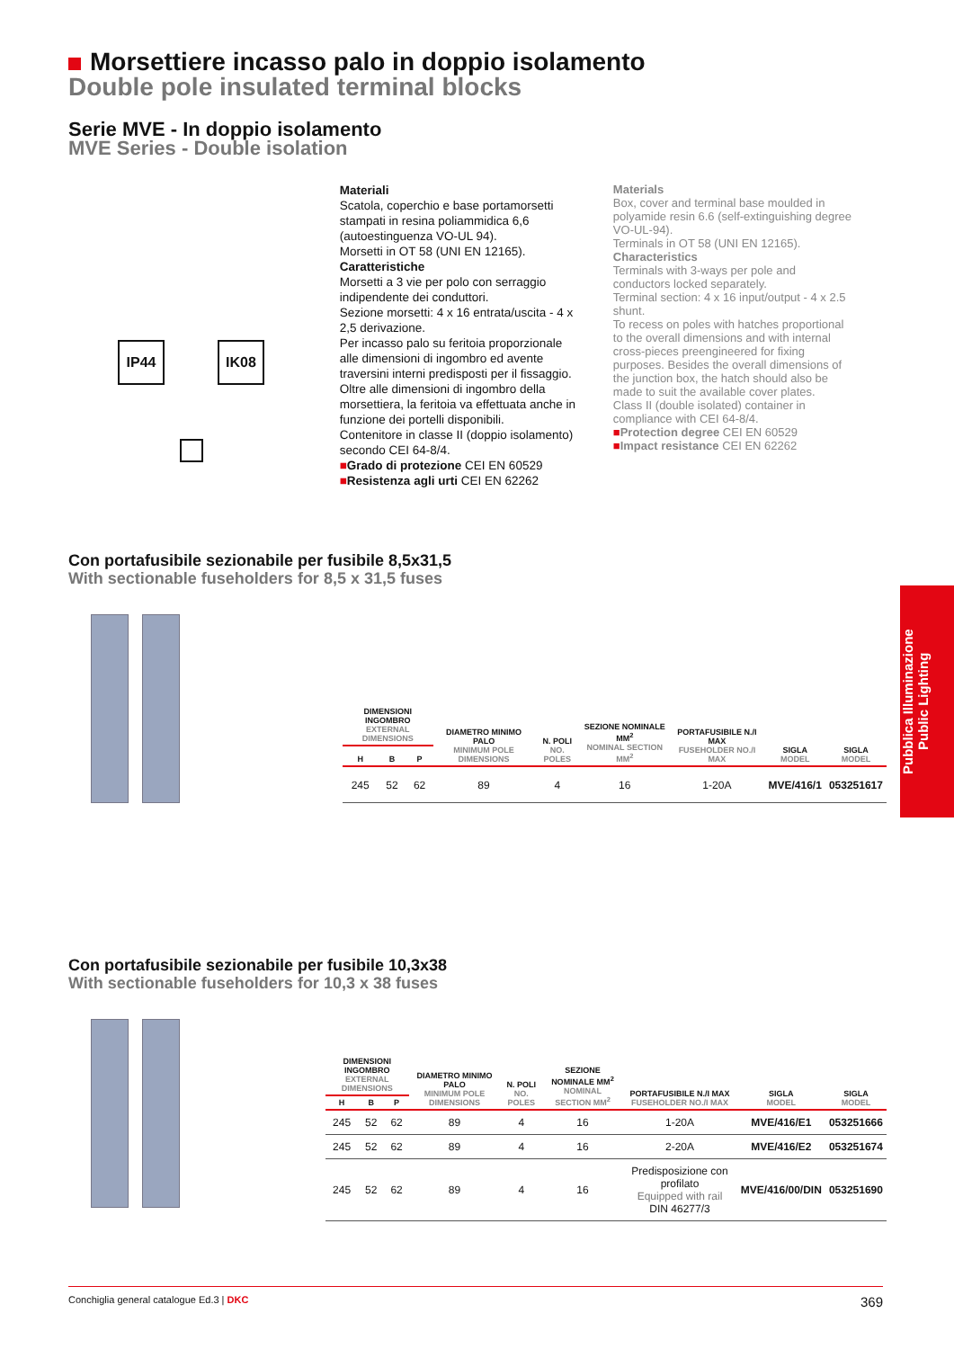Morsettiere incasso palo in doppio isolamento
Double pole insulated terminal blocks
Serie MVE - In doppio isolamento
MVE Series - Double isolation
IP44 IK08
Materiali
Scatola, coperchio e base portamorsetti stampati in resina poliammidica 6,6 (autoestinguenza VO-UL 94).
Morsetti in OT 58 (UNI EN 12165).
Caratteristiche
Morsetti a 3 vie per polo con serraggio indipendente dei conduttori.
Sezione morsetti: 4 x 16 entrata/uscita - 4 x 2,5 derivazione.
Per incasso palo su feritoia proporzionale alle dimensioni di ingombro ed avente traversini interni predisposti per il fissaggio. Oltre alle dimensioni di ingombro della morsettiera, la feritoia va effettuata anche in funzione dei portelli disponibili.
Contenitore in classe II (doppio isolamento) secondo CEI 64-8/4.
■Grado di protezione CEI EN 60529
■Resistenza agli urti CEI EN 62262
Materials
Box, cover and terminal base moulded in polyamide resin 6.6 (self-extinguishing degree VO-UL-94).
Terminals in OT 58 (UNI EN 12165).
Characteristics
Terminals with 3-ways per pole and conductors locked separately.
Terminal section: 4 x 16 input/output - 4 x 2.5 shunt.
To recess on poles with hatches proportional to the overall dimensions and with internal cross-pieces preengineered for fixing purposes. Besides the overall dimensions of the junction box, the hatch should also be made to suit the available cover plates.
Class II (double isolated) container in compliance with CEI 64-8/4.
■Protection degree CEI EN 60529
■Impact resistance CEI EN 62262
Con portafusibile sezionabile per fusibile 8,5x31,5
With sectionable fuseholders for 8,5 x 31,5 fuses
| DIMENSIONI INGOMBRO EXTERNAL DIMENSIONS | | | DIAMETRO MINIMO PALO MINIMUM POLE DIMENSIONS | N. POLI NO. POLES | SEZIONE NOMINALE MM<sup>2</sup> NOMINAL SECTION MM<sup>2</sup> | PORTAFUSIBILE N./I MAX FUSEHOLDER NO./I MAX | SIGLA MODEL | SIGLA MODEL |
| --- | --- | --- | --- | --- | --- | --- | --- | --- |
| H | B | P | | | | | | |
| 245 | 52 | 62 | 89 | 4 | 16 | 1-20A | MVE/416/1 | 053251617 |
Con portafusibile sezionabile per fusibile 10,3x38
With sectionable fuseholders for 10,3 x 38 fuses
| DIMENSIONI INGOMBRO EXTERNAL DIMENSIONS | | | DIAMETRO MINIMO PALO MINIMUM POLE DIMENSIONS | N. POLI NO. POLES | SEZIONE NOMINALE MM<sup>2</sup> NOMINAL SECTION MM<sup>2</sup> | PORTAFUSIBILE N./I MAX FUSEHOLDER NO./I MAX | SIGLA MODEL | SIGLA MODEL |
| --- | --- | --- | --- | --- | --- | --- | --- | --- |
| H | B | P | | | | | | |
| 245 | 52 | 62 | 89 | 4 | 16 | 1-20A | MVE/416/E1 | 053251666 |
| 245 | 52 | 62 | 89 | 4 | 16 | 2-20A | MVE/416/E2 | 053251674 |
| 245 | 52 | 62 | 89 | 4 | 16 | Predisposizione con profilato Equipped with rail DIN 46277/3 | MVE/416/00/DIN | 053251690 |
Pubblica Illuminazione
Public Lighting
Conchiglia general catalogue Ed.3 | DKC 369